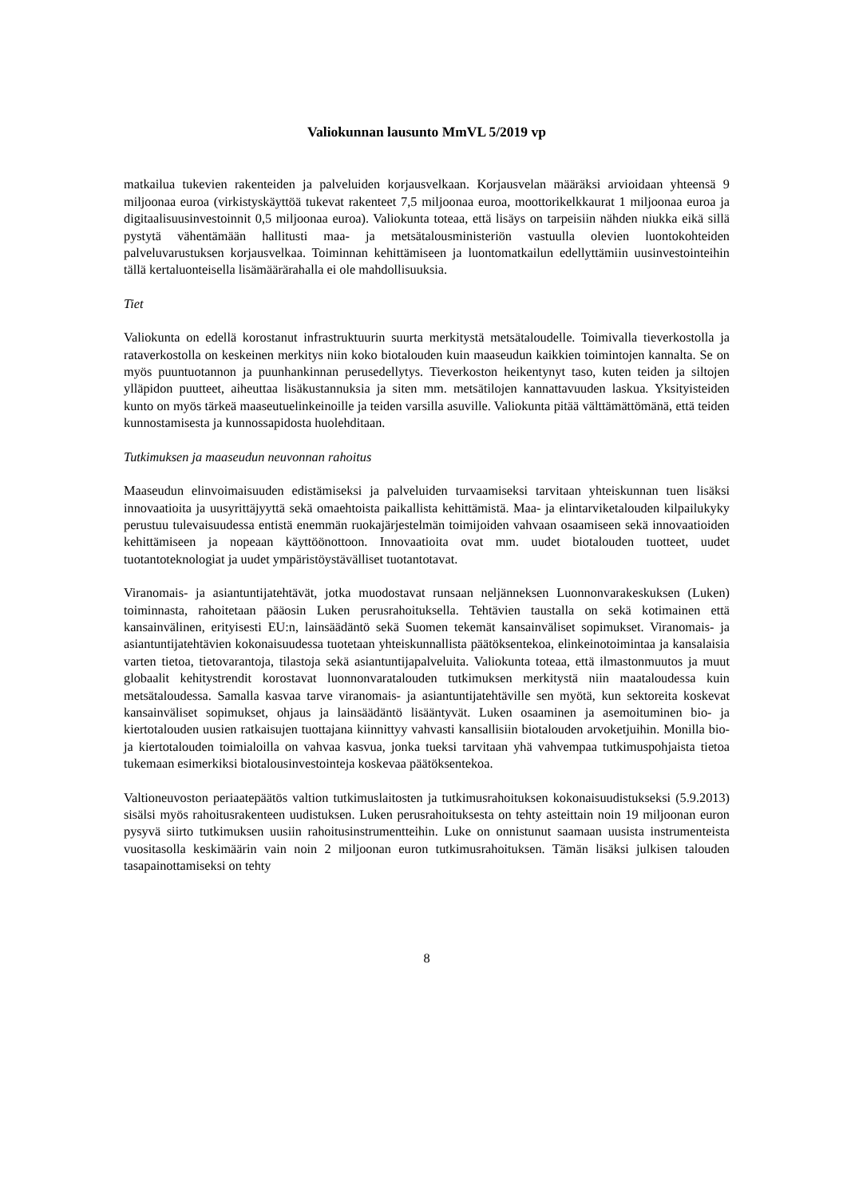Valiokunnan lausunto MmVL 5/2019 vp
matkailua tukevien rakenteiden ja palveluiden korjausvelkaan. Korjausvelan määräksi arvioidaan yhteensä 9 miljoonaa euroa (virkistyskäyttöä tukevat rakenteet 7,5 miljoonaa euroa, moottorikelkkaurat 1 miljoonaa euroa ja digitaalisuusinvestoinnit 0,5 miljoonaa euroa). Valiokunta toteaa, että lisäys on tarpeisiin nähden niukka eikä sillä pystytä vähentämään hallitusti maa- ja metsätalousministeriön vastuulla olevien luontokohteiden palveluvarustuksen korjausvelkaa. Toiminnan kehittämiseen ja luontomatkailun edellyttämiin uusinvestointeihin tällä kertaluonteisella lisämäärärahalla ei ole mahdollisuuksia.
Tiet
Valiokunta on edellä korostanut infrastruktuurin suurta merkitystä metsätaloudelle. Toimivalla tieverkostolla ja rataverkostolla on keskeinen merkitys niin koko biotalouden kuin maaseudun kaikkien toimintojen kannalta. Se on myös puuntuotannon ja puunhankinnan perusedellytys. Tieverkoston heikentynyt taso, kuten teiden ja siltojen ylläpidon puutteet, aiheuttaa lisäkustannuksia ja siten mm. metsätilojen kannattavuuden laskua. Yksityisteiden kunto on myös tärkeä maaseutuelinkeinoille ja teiden varsilla asuville. Valiokunta pitää välttämättömänä, että teiden kunnostamisesta ja kunnossapidosta huolehditaan.
Tutkimuksen ja maaseudun neuvonnan rahoitus
Maaseudun elinvoimaisuuden edistämiseksi ja palveluiden turvaamiseksi tarvitaan yhteiskunnan tuen lisäksi innovaatioita ja uusyrittäjyyttä sekä omaehtoista paikallista kehittämistä. Maa- ja elintarviketalouden kilpailukyky perustuu tulevaisuudessa entistä enemmän ruokajärjestelmän toimijoiden vahvaan osaamiseen sekä innovaatioiden kehittämiseen ja nopeaan käyttöönottoon. Innovaatioita ovat mm. uudet biotalouden tuotteet, uudet tuotantoteknologiat ja uudet ympäristöystävälliset tuotantotavat.
Viranomais- ja asiantuntijatehtävät, jotka muodostavat runsaan neljänneksen Luonnonvarakeskuksen (Luken) toiminnasta, rahoitetaan pääosin Luken perusrahoituksella. Tehtävien taustalla on sekä kotimainen että kansainvälinen, erityisesti EU:n, lainsäädäntö sekä Suomen tekemät kansainväliset sopimukset. Viranomais- ja asiantuntijatehtävien kokonaisuudessa tuotetaan yhteiskunnallista päätöksentekoa, elinkeinotoimintaa ja kansalaisia varten tietoa, tietovarantoja, tilastoja sekä asiantuntijapalveluita. Valiokunta toteaa, että ilmastonmuutos ja muut globaalit kehitystrendit korostavat luonnonvaratalouden tutkimuksen merkitystä niin maataloudessa kuin metsätaloudessa. Samalla kasvaa tarve viranomais- ja asiantuntijatehtäville sen myötä, kun sektoreita koskevat kansainväliset sopimukset, ohjaus ja lainsäädäntö lisääntyvät. Luken osaaminen ja asemoituminen bio- ja kiertotalouden uusien ratkaisujen tuottajana kiinnittyy vahvasti kansallisiin biotalouden arvoketjuihin. Monilla bio- ja kiertotalouden toimialoilla on vahvaa kasvua, jonka tueksi tarvitaan yhä vahvempaa tutkimuspohjaista tietoa tukemaan esimerkiksi biotalousinvestointeja koskevaa päätöksentekoa.
Valtioneuvoston periaatepäätös valtion tutkimuslaitosten ja tutkimusrahoituksen kokonaisuudistukseksi (5.9.2013) sisälsi myös rahoitusrakenteen uudistuksen. Luken perusrahoituksesta on tehty asteittain noin 19 miljoonan euron pysyvä siirto tutkimuksen uusiin rahoitusinstrumentteihin. Luke on onnistunut saamaan uusista instrumenteista vuositasolla keskimäärin vain noin 2 miljoonan euron tutkimusrahoituksen. Tämän lisäksi julkisen talouden tasapainottamiseksi on tehty
8